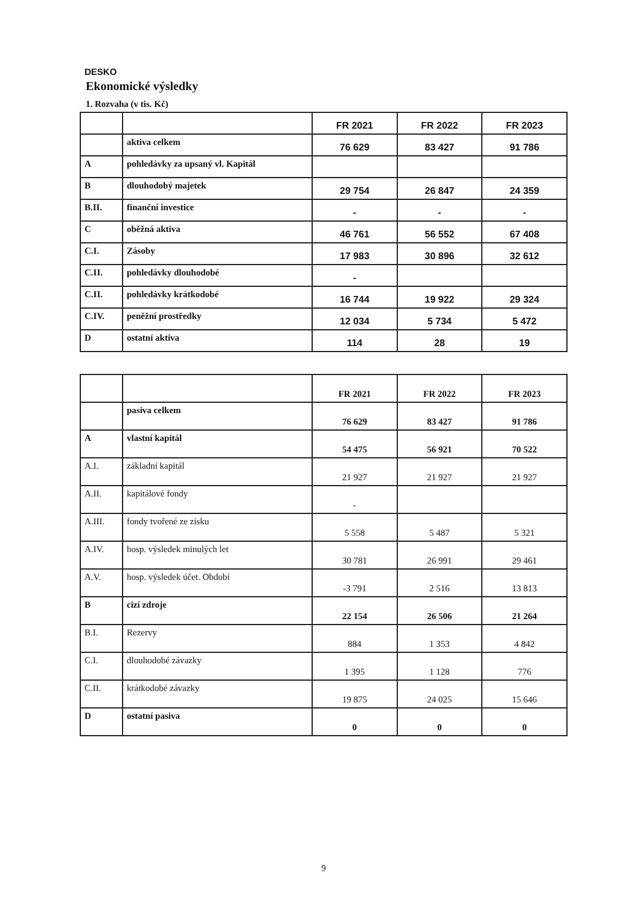DESKO
Ekonomické výsledky
1. Rozvaha (v tis. Kč)
| | | FR 2021 | FR 2022 | FR 2023 |
| | aktiva celkem | 76 629 | 83 427 | 91 786 |
| A | pohledávky za upsaný vl. Kapitál | | | |
| B | dlouhodobý majetek | 29 754 | 26 847 | 24 359 |
| B.II. | finanční investice | - | - | - |
| C | oběžná aktiva | 46 761 | 56 552 | 67 408 |
| C.I. | Zásoby | 17 983 | 30 896 | 32 612 |
| C.II. | pohledávky dlouhodobé | - | | |
| C.II. | pohledávky krátkodobé | 16 744 | 19 922 | 29 324 |
| C.IV. | peněžní prostředky | 12 034 | 5 734 | 5 472 |
| D | ostatní aktiva | 114 | 28 | 19 |
| | | FR 2021 | FR 2022 | FR 2023 |
| | pasiva celkem | 76 629 | 83 427 | 91 786 |
| A | vlastní kapitál | 54 475 | 56 921 | 70 522 |
| A.I. | základní kapitál | 21 927 | 21 927 | 21 927 |
| A.II. | kapitálové fondy | - | | |
| A.III. | fondy tvořené ze zisku | 5 558 | 5 487 | 5 321 |
| A.IV. | hosp. výsledek minulých let | 30 781 | 26 991 | 29 461 |
| A.V. | hosp. výsledek účet. Období | -3 791 | 2 516 | 13 813 |
| B | cizí zdroje | 22 154 | 26 506 | 21 264 |
| B.I. | Rezervy | 884 | 1 353 | 4 842 |
| C.I. | dlouhodobé závazky | 1 395 | 1 128 | 776 |
| C.II. | krátkodobé závazky | 19 875 | 24 025 | 15 646 |
| D | ostatní pasiva | 0 | 0 | 0 |
9